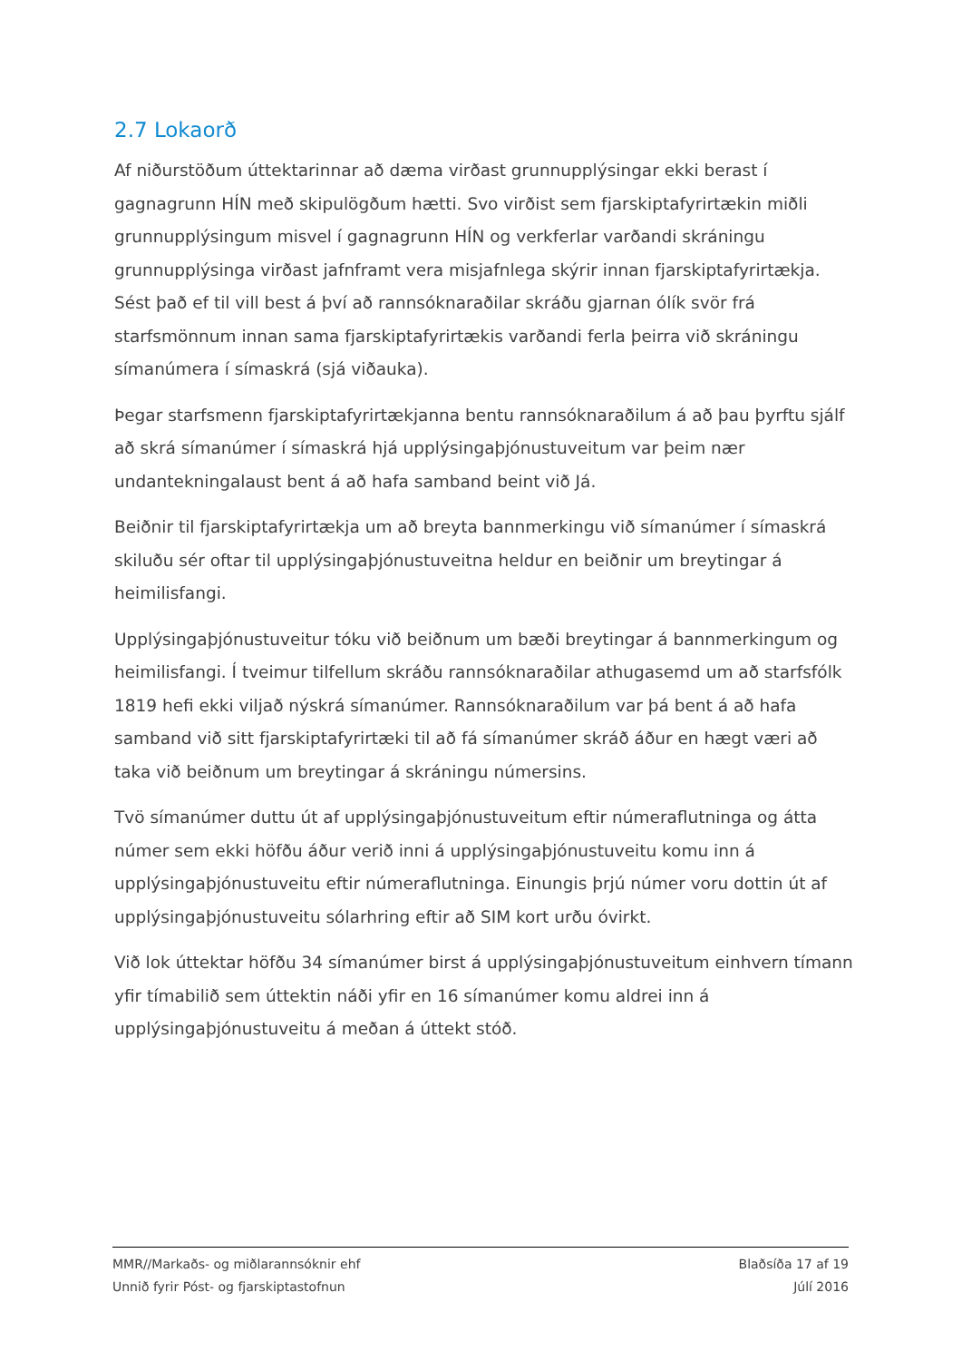2.7 Lokaorð
Af niðurstöðum úttektarinnar að dæma virðast grunnupplýsingar ekki berast í gagnagrunn HÍN með skipulögðum hætti. Svo virðist sem fjarskiptafyrirtækin miðli grunnupplýsingum misvel í gagnagrunn HÍN og verkferlar varðandi skráningu grunnupplýsinga virðast jafnframt vera misjafnlega skýrir innan fjarskiptafyrirtækja. Sést það ef til vill best á því að rannsóknaraðilar skráðu gjarnan ólík svör frá starfsmönnum innan sama fjarskiptafyrirtækis varðandi ferla þeirra við skráningu símanúmera í símaskrá (sjá viðauka).
Þegar starfsmenn fjarskiptafyrirtækjanna bentu rannsóknaraðilum á að þau þyrftu sjálf að skrá símanúmer í símaskrá hjá upplýsingaþjónustuveitum var þeim nær undantekningalaust bent á að hafa samband beint við Já.
Beiðnir til fjarskiptafyrirtækja um að breyta bannmerkingu við símanúmer í símaskrá skiluðu sér oftar til upplýsingaþjónustuveitna heldur en beiðnir um breytingar á heimilisfangi.
Upplýsingaþjónustuveitur tóku við beiðnum um bæði breytingar á bannmerkingum og heimilisfangi. Í tveimur tilfellum skráðu rannsóknaraðilar athugasemd um að starfsfólk 1819 hefi ekki viljað nýskrá símanúmer. Rannsóknaraðilum var þá bent á að hafa samband við sitt fjarskiptafyrirtæki til að fá símanúmer skráð áður en hægt væri að taka við beiðnum um breytingar á skráningu númersins.
Tvö símanúmer duttu út af upplýsingaþjónustuveitum eftir númeraflutninga og átta númer sem ekki höfðu áður verið inni á upplýsingaþjónustuveitu komu inn á upplýsingaþjónustuveitu eftir númeraflutninga. Einungis þrjú númer voru dottin út af upplýsingaþjónustuveitu sólarhring eftir að SIM kort urðu óvirkt.
Við lok úttektar höfðu 34 símanúmer birst á upplýsingaþjónustuveitum einhvern tímann yfir tímabilið sem úttektin náði yfir en 16 símanúmer komu aldrei inn á upplýsingaþjónustuveitu á meðan á úttekt stóð.
MMR//Markaðs- og miðlarannsóknir ehf
Unnið fyrir Póst- og fjarskiptastofnun
Blaðsíða 17 af 19
Júlí 2016